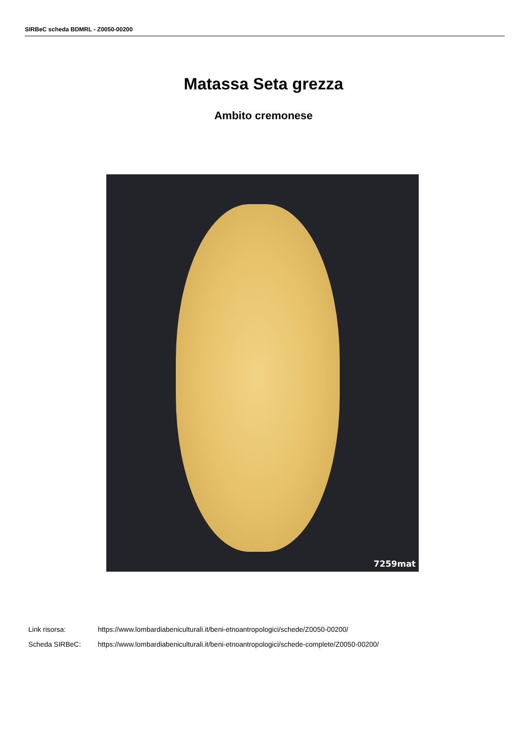SIRBeC scheda BDMRL - Z0050-00200
Matassa Seta grezza
Ambito cremonese
7259mat
Link risorsa: https://www.lombardiabeniculturali.it/beni-etnoantropologici/schede/Z0050-00200/
Scheda SIRBeC: https://www.lombardiabeniculturali.it/beni-etnoantropologici/schede-complete/Z0050-00200/